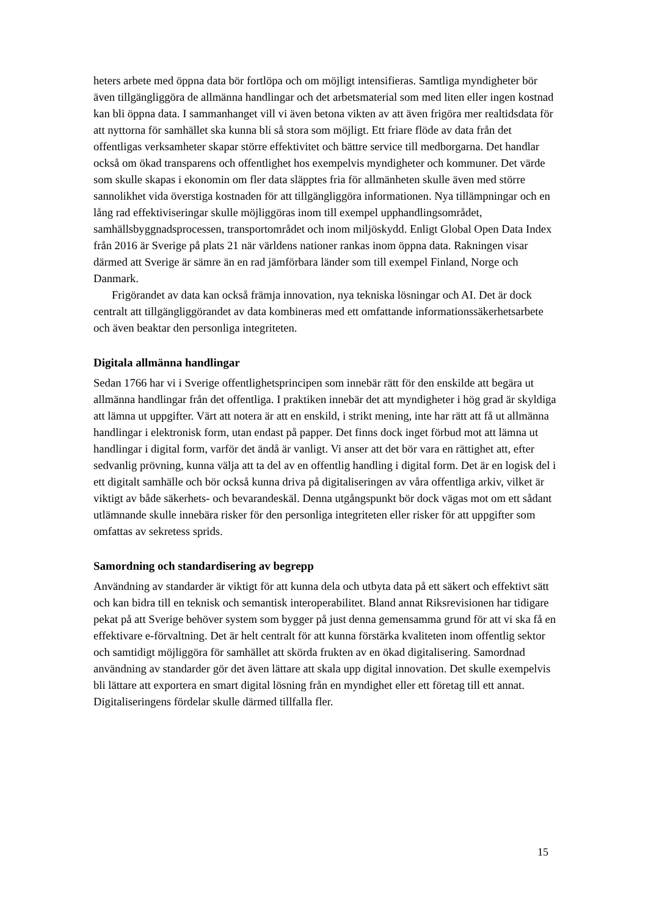heters arbete med öppna data bör fortlöpa och om möjligt intensifieras. Samtliga myndigheter bör även tillgängliggöra de allmänna handlingar och det arbetsmaterial som med liten eller ingen kostnad kan bli öppna data. I sammanhanget vill vi även betona vikten av att även frigöra mer realtidsdata för att nyttorna för samhället ska kunna bli så stora som möjligt. Ett friare flöde av data från det offentligas verksamheter skapar större effektivitet och bättre service till medborgarna. Det handlar också om ökad transparens och offentlighet hos exempelvis myndigheter och kommuner. Det värde som skulle skapas i ekonomin om fler data släpptes fria för allmänheten skulle även med större sannolikhet vida överstiga kostnaden för att tillgängliggöra informationen. Nya tillämpningar och en lång rad effektiviseringar skulle möjliggöras inom till exempel upphandlingsområdet, samhällsbyggnadsprocessen, transportområdet och inom miljöskydd. Enligt Global Open Data Index från 2016 är Sverige på plats 21 när världens nationer rankas inom öppna data. Rakningen visar därmed att Sverige är sämre än en rad jämförbara länder som till exempel Finland, Norge och Danmark.
Frigörandet av data kan också främja innovation, nya tekniska lösningar och AI. Det är dock centralt att tillgängliggörandet av data kombineras med ett omfattande informationssäkerhetsarbete och även beaktar den personliga integriteten.
Digitala allmänna handlingar
Sedan 1766 har vi i Sverige offentlighetsprincipen som innebär rätt för den enskilde att begära ut allmänna handlingar från det offentliga. I praktiken innebär det att myndigheter i hög grad är skyldiga att lämna ut uppgifter. Värt att notera är att en enskild, i strikt mening, inte har rätt att få ut allmänna handlingar i elektronisk form, utan endast på papper. Det finns dock inget förbud mot att lämna ut handlingar i digital form, varför det ändå är vanligt. Vi anser att det bör vara en rättighet att, efter sedvanlig prövning, kunna välja att ta del av en offentlig handling i digital form. Det är en logisk del i ett digitalt samhälle och bör också kunna driva på digitaliseringen av våra offentliga arkiv, vilket är viktigt av både säkerhets- och bevarandeskäl. Denna utgångspunkt bör dock vägas mot om ett sådant utlämnande skulle innebära risker för den personliga integriteten eller risker för att uppgifter som omfattas av sekretess sprids.
Samordning och standardisering av begrepp
Användning av standarder är viktigt för att kunna dela och utbyta data på ett säkert och effektivt sätt och kan bidra till en teknisk och semantisk interoperabilitet. Bland annat Riksrevisionen har tidigare pekat på att Sverige behöver system som bygger på just denna gemensamma grund för att vi ska få en effektivare e-förvaltning. Det är helt centralt för att kunna förstärka kvaliteten inom offentlig sektor och samtidigt möjliggöra för samhället att skörda frukten av en ökad digitalisering. Samordnad användning av standarder gör det även lättare att skala upp digital innovation. Det skulle exempelvis bli lättare att exportera en smart digital lösning från en myndighet eller ett företag till ett annat. Digitaliseringens fördelar skulle därmed tillfalla fler.
15